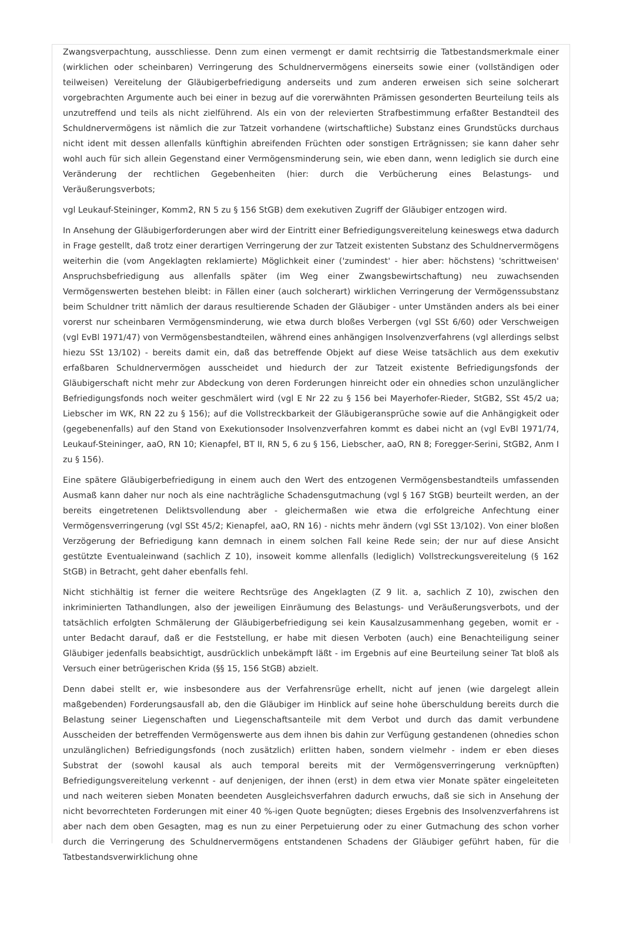Zwangsverpachtung, ausschliesse. Denn zum einen vermengt er damit rechtsirrig die Tatbestandsmerkmale einer (wirklichen oder scheinbaren) Verringerung des Schuldnervermögens einerseits sowie einer (vollständigen oder teilweisen) Vereitelung der Gläubigerbefriedigung anderseits und zum anderen erweisen sich seine solcherart vorgebrachten Argumente auch bei einer in bezug auf die vorerwähnten Prämissen gesonderten Beurteilung teils als unzutreffend und teils als nicht zielführend. Als ein von der relevierten Strafbestimmung erfaßter Bestandteil des Schuldnervermögens ist nämlich die zur Tatzeit vorhandene (wirtschaftliche) Substanz eines Grundstücks durchaus nicht ident mit dessen allenfalls künftighin abreifenden Früchten oder sonstigen Erträgnissen; sie kann daher sehr wohl auch für sich allein Gegenstand einer Vermögensminderung sein, wie eben dann, wenn lediglich sie durch eine Veränderung der rechtlichen Gegebenheiten (hier: durch die Verbücherung eines Belastungs- und Veräußerungsverbots;
vgl Leukauf-Steininger, Komm2, RN 5 zu § 156 StGB) dem exekutiven Zugriff der Gläubiger entzogen wird.
In Ansehung der Gläubigerforderungen aber wird der Eintritt einer Befriedigungsvereitelung keineswegs etwa dadurch in Frage gestellt, daß trotz einer derartigen Verringerung der zur Tatzeit existenten Substanz des Schuldnervermögens weiterhin die (vom Angeklagten reklamierte) Möglichkeit einer ('zumindest' - hier aber: höchstens) 'schrittweisen' Anspruchsbefriedigung aus allenfalls später (im Weg einer Zwangsbewirtschaftung) neu zuwachsenden Vermögenswerten bestehen bleibt: in Fällen einer (auch solcherart) wirklichen Verringerung der Vermögenssubstanz beim Schuldner tritt nämlich der daraus resultierende Schaden der Gläubiger - unter Umständen anders als bei einer vorerst nur scheinbaren Vermögensminderung, wie etwa durch bloßes Verbergen (vgl SSt 6/60) oder Verschweigen (vgl EvBl 1971/47) von Vermögensbestandteilen, während eines anhängigen Insolvenzverfahrens (vgl allerdings selbst hiezu SSt 13/102) - bereits damit ein, daß das betreffende Objekt auf diese Weise tatsächlich aus dem exekutiv erfaßbaren Schuldnervermögen ausscheidet und hiedurch der zur Tatzeit existente Befriedigungsfonds der Gläubigerschaft nicht mehr zur Abdeckung von deren Forderungen hinreicht oder ein ohnedies schon unzulänglicher Befriedigungsfonds noch weiter geschmälert wird (vgl E Nr 22 zu § 156 bei Mayerhofer-Rieder, StGB2, SSt 45/2 ua; Liebscher im WK, RN 22 zu § 156); auf die Vollstreckbarkeit der Gläubigeransprüche sowie auf die Anhängigkeit oder (gegebenenfalls) auf den Stand von Exekutionsoder Insolvenzverfahren kommt es dabei nicht an (vgl EvBl 1971/74, Leukauf-Steininger, aaO, RN 10; Kienapfel, BT II, RN 5, 6 zu § 156, Liebscher, aaO, RN 8; Foregger-Serini, StGB2, Anm I zu § 156).
Eine spätere Gläubigerbefriedigung in einem auch den Wert des entzogenen Vermögensbestandteils umfassenden Ausmaß kann daher nur noch als eine nachträgliche Schadensgutmachung (vgl § 167 StGB) beurteilt werden, an der bereits eingetretenen Deliktsvollendung aber - gleichermaßen wie etwa die erfolgreiche Anfechtung einer Vermögensverringerung (vgl SSt 45/2; Kienapfel, aaO, RN 16) - nichts mehr ändern (vgl SSt 13/102). Von einer bloßen Verzögerung der Befriedigung kann demnach in einem solchen Fall keine Rede sein; der nur auf diese Ansicht gestützte Eventualeinwand (sachlich Z 10), insoweit komme allenfalls (lediglich) Vollstreckungsvereitelung (§ 162 StGB) in Betracht, geht daher ebenfalls fehl.
Nicht stichhältig ist ferner die weitere Rechtsrüge des Angeklagten (Z 9 lit. a, sachlich Z 10), zwischen den inkriminierten Tathandlungen, also der jeweiligen Einräumung des Belastungs- und Veräußerungsverbots, und der tatsächlich erfolgten Schmälerung der Gläubigerbefriedigung sei kein Kausalzusammenhang gegeben, womit er - unter Bedacht darauf, daß er die Feststellung, er habe mit diesen Verboten (auch) eine Benachteiligung seiner Gläubiger jedenfalls beabsichtigt, ausdrücklich unbekämpft läßt - im Ergebnis auf eine Beurteilung seiner Tat bloß als Versuch einer betrügerischen Krida (§§ 15, 156 StGB) abzielt.
Denn dabei stellt er, wie insbesondere aus der Verfahrensrüge erhellt, nicht auf jenen (wie dargelegt allein maßgebenden) Forderungsausfall ab, den die Gläubiger im Hinblick auf seine hohe überschuldung bereits durch die Belastung seiner Liegenschaften und Liegenschaftsanteile mit dem Verbot und durch das damit verbundene Ausscheiden der betreffenden Vermögenswerte aus dem ihnen bis dahin zur Verfügung gestandenen (ohnedies schon unzulänglichen) Befriedigungsfonds (noch zusätzlich) erlitten haben, sondern vielmehr - indem er eben dieses Substrat der (sowohl kausal als auch temporal bereits mit der Vermögensverringerung verknüpften) Befriedigungsvereitelung verkennt - auf denjenigen, der ihnen (erst) in dem etwa vier Monate später eingeleiteten und nach weiteren sieben Monaten beendeten Ausgleichsverfahren dadurch erwuchs, daß sie sich in Ansehung der nicht bevorrechteten Forderungen mit einer 40 %-igen Quote begnügten; dieses Ergebnis des Insolvenzverfahrens ist aber nach dem oben Gesagten, mag es nun zu einer Perpetuierung oder zu einer Gutmachung des schon vorher durch die Verringerung des Schuldnervermögens entstandenen Schadens der Gläubiger geführt haben, für die Tatbestandsverwirklichung ohne